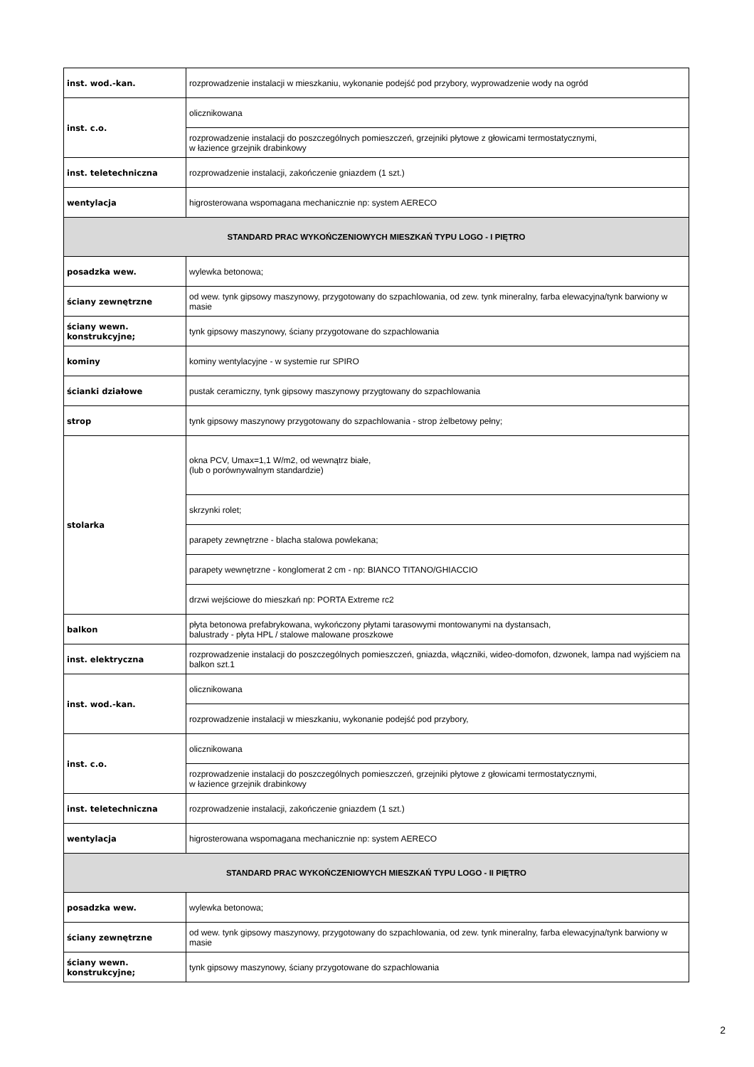| inst. wod.-kan. | rozprowadzenie instalacji w mieszkaniu, wykonanie podejść pod przybory, wyprowadzenie wody na ogród |
| inst. c.o. | olicznikowana |
| | rozprowadzenie instalacji do poszczególnych pomieszczeń, grzejniki płytowe z głowicami termostatycznymi, w łazience grzejnik drabinkowy |
| inst. teletechniczna | rozprowadzenie instalacji, zakończenie gniazdem (1 szt.) |
| wentylacja | higrosterowana wspomagana mechanicznie np: system AERECO |
| STANDARD PRAC WYKOŃCZENIOWYCH MIESZKAŃ TYPU LOGO - I PIĘTRO | |
| posadzka wew. | wylewka betonowa; |
| ściany zewnętrzne | od wew. tynk gipsowy maszynowy, przygotowany do szpachlowania, od zew. tynk mineralny, farba elewacyjna/tynk barwiony w masie |
| ściany wewn. konstrukcyjne; | tynk gipsowy maszynowy, ściany przygotowane do szpachlowania |
| kominy | kominy wentylacyjne - w systemie rur SPIRO |
| ścianki działowe | pustak ceramiczny, tynk gipsowy maszynowy przygtowany do szpachlowania |
| strop | tynk gipsowy maszynowy przygotowany do szpachlowania - strop żelbetowy pełny; |
| stolarka | okna PCV, Umax=1,1 W/m2, od wewnątrz białe, (lub o porównywalnym standardzie) |
| | skrzynki rolet; |
| | parapety zewnętrzne - blacha stalowa powlekana; |
| | parapety wewnętrzne - konglomerat 2 cm - np: BIANCO TITANO/GHIACCIO |
| | drzwi wejściowe do mieszkań np: PORTA Extreme rc2 |
| balkon | płyta betonowa prefabrykowana, wykończony płytami tarasowymi montowanymi na dystansach, balustrady - płyta HPL / stalowe malowane proszkowe |
| inst. elektryczna | rozprowadzenie instalacji do poszczególnych pomieszczeń, gniazda, włączniki, wideo-domofon, dzwonek, lampa nad wyjściem na balkon szt.1 |
| inst. wod.-kan. | olicznikowana |
| | rozprowadzenie instalacji w mieszkaniu, wykonanie podejść pod przybory, |
| inst. c.o. | olicznikowana |
| | rozprowadzenie instalacji do poszczególnych pomieszczeń, grzejniki płytowe z głowicami termostatycznymi, w łazience grzejnik drabinkowy |
| inst. teletechniczna | rozprowadzenie instalacji, zakończenie gniazdem (1 szt.) |
| wentylacja | higrosterowana wspomagana mechanicznie np: system AERECO |
| STANDARD PRAC WYKOŃCZENIOWYCH MIESZKAŃ TYPU LOGO - II PIĘTRO | |
| posadzka wew. | wylewka betonowa; |
| ściany zewnętrzne | od wew. tynk gipsowy maszynowy, przygotowany do szpachlowania, od zew. tynk mineralny, farba elewacyjna/tynk barwiony w masie |
| ściany wewn. konstrukcyjne; | tynk gipsowy maszynowy, ściany przygotowane do szpachlowania |
2